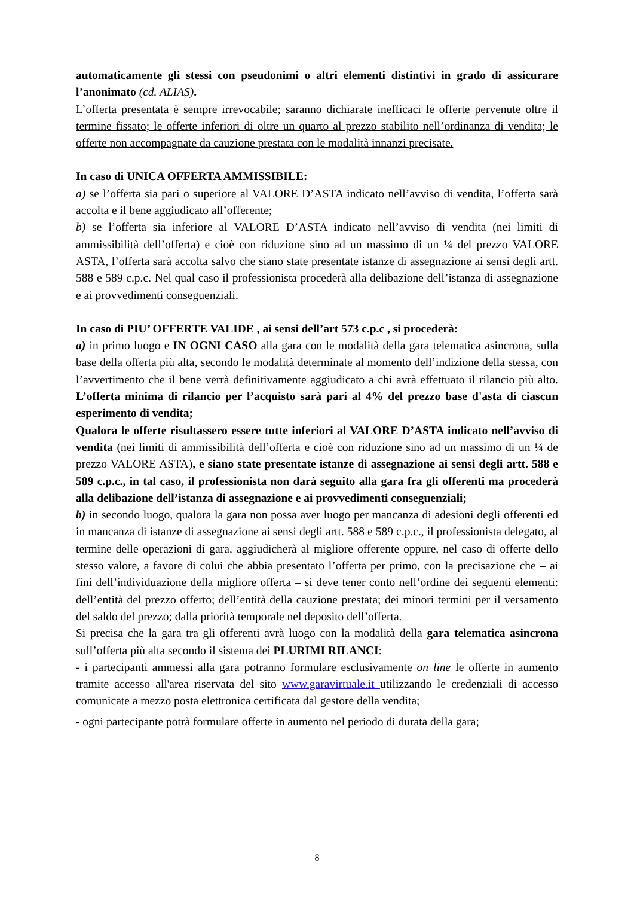automaticamente gli stessi con pseudonimi o altri elementi distintivi in grado di assicurare l’anonimato (cd. ALIAS).
L’offerta presentata è sempre irrevocabile; saranno dichiarate inefficaci le offerte pervenute oltre il termine fissato; le offerte inferiori di oltre un quarto al prezzo stabilito nell’ordinanza di vendita; le offerte non accompagnate da cauzione prestata con le modalità innanzi precisate.
In caso di UNICA OFFERTA AMMISSIBILE:
a) se l’offerta sia pari o superiore al VALORE D’ASTA indicato nell’avviso di vendita, l’offerta sarà accolta e il bene aggiudicato all’offerente;
b) se l’offerta sia inferiore al VALORE D’ASTA indicato nell’avviso di vendita (nei limiti di ammissibilità dell’offerta) e cioè con riduzione sino ad un massimo di un ¼ del prezzo VALORE ASTA, l’offerta sarà accolta salvo che siano state presentate istanze di assegnazione ai sensi degli artt. 588 e 589 c.p.c. Nel qual caso il professionista procederà alla delibazione dell’istanza di assegnazione e ai provvedimenti conseguenziali.
In caso di PIU’ OFFERTE VALIDE , ai sensi dell’art 573 c.p.c , si procederà:
a) in primo luogo e IN OGNI CASO alla gara con le modalità della gara telematica asincrona, sulla base della offerta più alta, secondo le modalità determinate al momento dell’indizione della stessa, con l’avvertimento che il bene verrà definitivamente aggiudicato a chi avrà effettuato il rilancio più alto. L’offerta minima di rilancio per l’acquisto sarà pari al 4% del prezzo base d'asta di ciascun esperimento di vendita;
Qualora le offerte risultassero essere tutte inferiori al VALORE D’ASTA indicato nell’avviso di vendita (nei limiti di ammissibilità dell’offerta e cioè con riduzione sino ad un massimo di un ¼ de prezzo VALORE ASTA), e siano state presentate istanze di assegnazione ai sensi degli artt. 588 e 589 c.p.c., in tal caso, il professionista non darà seguito alla gara fra gli offerenti ma procederà alla delibazione dell’istanza di assegnazione e ai provvedimenti conseguenziali;
b) in secondo luogo, qualora la gara non possa aver luogo per mancanza di adesioni degli offerenti ed in mancanza di istanze di assegnazione ai sensi degli artt. 588 e 589 c.p.c., il professionista delegato, al termine delle operazioni di gara, aggiudicherà al migliore offerente oppure, nel caso di offerte dello stesso valore, a favore di colui che abbia presentato l’offerta per primo, con la precisazione che – ai fini dell’individuazione della migliore offerta – si deve tener conto nell’ordine dei seguenti elementi: dell’entità del prezzo offerto; dell’entità della cauzione prestata; dei minori termini per il versamento del saldo del prezzo; dalla priorità temporale nel deposito dell’offerta.
Si precisa che la gara tra gli offerenti avrà luogo con la modalità della gara telematica asincrona sull’offerta più alta secondo il sistema dei PLURIMI RILANCI:
- i partecipanti ammessi alla gara potranno formulare esclusivamente on line le offerte in aumento tramite accesso all'area riservata del sito www.garavirtuale.it utilizzando le credenziali di accesso comunicate a mezzo posta elettronica certificata dal gestore della vendita;
- ogni partecipante potrà formulare offerte in aumento nel periodo di durata della gara;
8